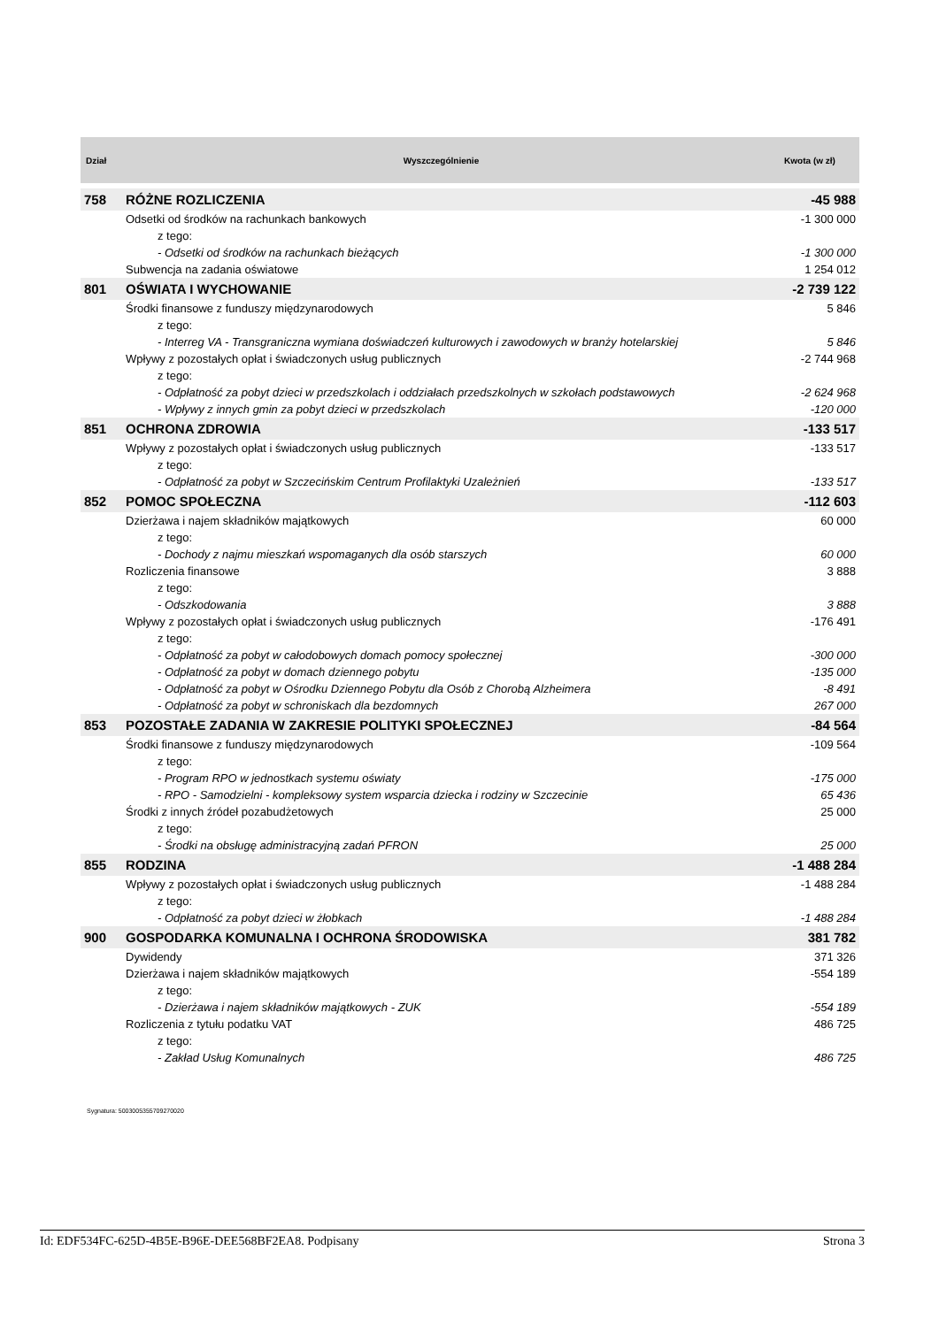| Dział | Wyszczególnienie | Kwota (w zł) |
| --- | --- | --- |
| 758 | RÓŻNE ROZLICZENIA | -45 988 |
| | Odsetki od środków na rachunkach bankowych | -1 300 000 |
| | z tego: | |
| | - Odsetki od środków na rachunkach bieżących | -1 300 000 |
| | Subwencja na zadania oświatowe | 1 254 012 |
| 801 | OŚWIATA I WYCHOWANIE | -2 739 122 |
| | Środki finansowe z funduszy międzynarodowych | 5 846 |
| | z tego: | |
| | - Interreg VA - Transgraniczna wymiana doświadczeń kulturowych i zawodowych w branży hotelarskiej | 5 846 |
| | Wpływy z pozostałych opłat i świadczonych usług publicznych | -2 744 968 |
| | z tego: | |
| | - Odpłatność za pobyt dzieci w przedszkolach i oddziałach przedszkolnych w szkołach podstawowych | -2 624 968 |
| | - Wpływy z innych gmin za pobyt dzieci w przedszkolach | -120 000 |
| 851 | OCHRONA ZDROWIA | -133 517 |
| | Wpływy z pozostałych opłat i świadczonych usług publicznych | -133 517 |
| | z tego: | |
| | - Odpłatność za pobyt w Szczecińskim Centrum Profilaktyki Uzależnień | -133 517 |
| 852 | POMOC SPOŁECZNA | -112 603 |
| | Dzierżawa i najem składników majątkowych | 60 000 |
| | z tego: | |
| | - Dochody z najmu mieszkań wspomaganych dla osób starszych | 60 000 |
| | Rozliczenia finansowe | 3 888 |
| | z tego: | |
| | - Odszkodowania | 3 888 |
| | Wpływy z pozostałych opłat i świadczonych usług publicznych | -176 491 |
| | z tego: | |
| | - Odpłatność za pobyt w całodobowych domach pomocy społecznej | -300 000 |
| | - Odpłatność za pobyt w domach dziennego pobytu | -135 000 |
| | - Odpłatność za pobyt w Ośrodku Dziennego Pobytu dla Osób z Chorobą Alzheimera | -8 491 |
| | - Odpłatność za pobyt w schroniskach dla bezdomnych | 267 000 |
| 853 | POZOSTAŁE ZADANIA W ZAKRESIE POLITYKI SPOŁECZNEJ | -84 564 |
| | Środki finansowe z funduszy międzynarodowych | -109 564 |
| | z tego: | |
| | - Program RPO w jednostkach systemu oświaty | -175 000 |
| | - RPO - Samodzielni - kompleksowy system wsparcia dziecka i rodziny w Szczecinie | 65 436 |
| | Środki z innych źródeł pozabudżetowych | 25 000 |
| | z tego: | |
| | - Środki na obsługę administracyjną zadań PFRON | 25 000 |
| 855 | RODZINA | -1 488 284 |
| | Wpływy z pozostałych opłat i świadczonych usług publicznych | -1 488 284 |
| | z tego: | |
| | - Odpłatność za pobyt dzieci w żłobkach | -1 488 284 |
| 900 | GOSPODARKA KOMUNALNA I OCHRONA ŚRODOWISKA | 381 782 |
| | Dywidendy | 371 326 |
| | Dzierżawa i najem składników majątkowych | -554 189 |
| | z tego: | |
| | - Dzierżawa i najem składników majątkowych - ZUK | -554 189 |
| | Rozliczenia z tytułu podatku VAT | 486 725 |
| | z tego: | |
| | - Zakład Usług Komunalnych | 486 725 |
Sygnatura: 5003005355709270020
Id: EDF534FC-625D-4B5E-B96E-DEE568BF2EA8. Podpisany Strona 3